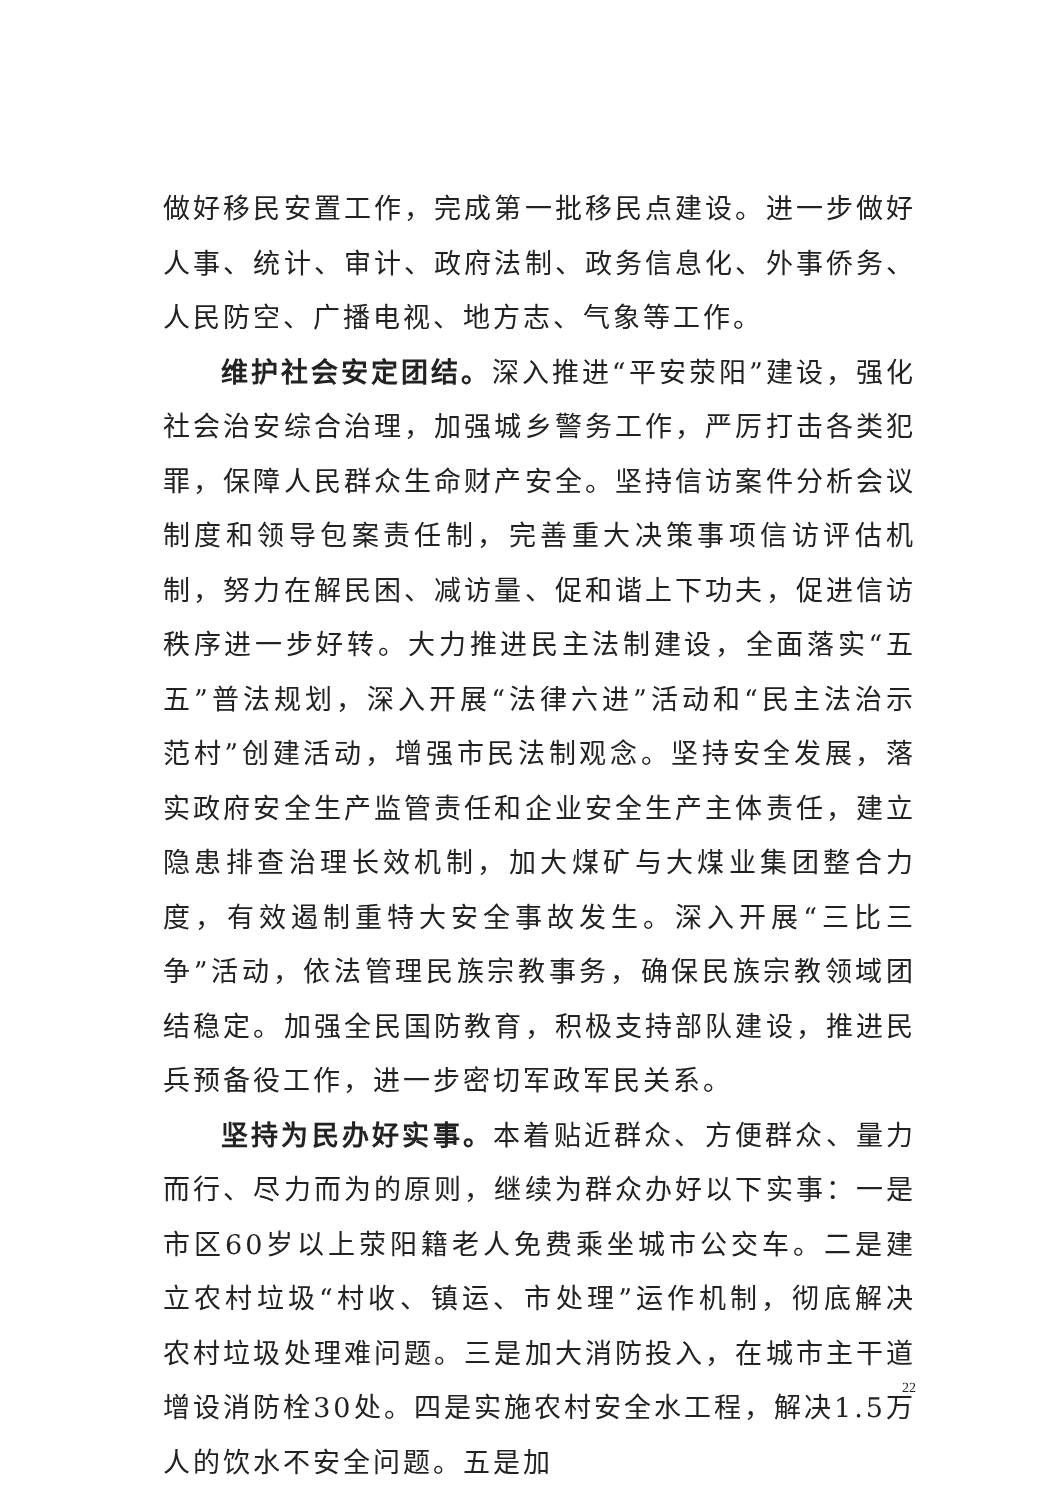做好移民安置工作，完成第一批移民点建设。进一步做好人事、统计、审计、政府法制、政务信息化、外事侨务、人民防空、广播电视、地方志、气象等工作。
维护社会安定团结。深入推进“平安荥阳”建设，强化社会治安综合治理，加强城乡警务工作，严厉打击各类犯罪，保障人民群众生命财产安全。坚持信访案件分析会议制度和领导包案责任制，完善重大决策事项信访评估机制，努力在解民困、减访量、促和谐上下功夫，促进信访秩序进一步好转。大力推进民主法制建设，全面落实“五五”普法规划，深入开展“法律六进”活动和“民主法治示范村”创建活动，增强市民法制观念。坚持安全发展，落实政府安全生产监管责任和企业安全生产主体责任，建立隐患排查治理长效机制，加大煤矿与大煤业集团整合力度，有效遏制重特大安全事故发生。深入开展“三比三争”活动，依法管理民族宗教事务，确保民族宗教领域团结稳定。加强全民国防教育，积极支持部队建设，推进民兵预备役工作，进一步密切军政军民关系。
坚持为民办好实事。本着贴近群众、方便群众、量力而行、尽力而为的原则，继续为群众办好以下实事：一是市区60岁以上荥阳籍老人免费乘坐城市公交车。二是建立农村垃圾“村收、镇运、市处理”运作机制，彻底解决农村垃圾处理难问题。三是加大消防投入，在城市主干道增设消防栓30处。四是实施农村安全水工程，解决1.5万人的饮水不安全问题。五是加
22